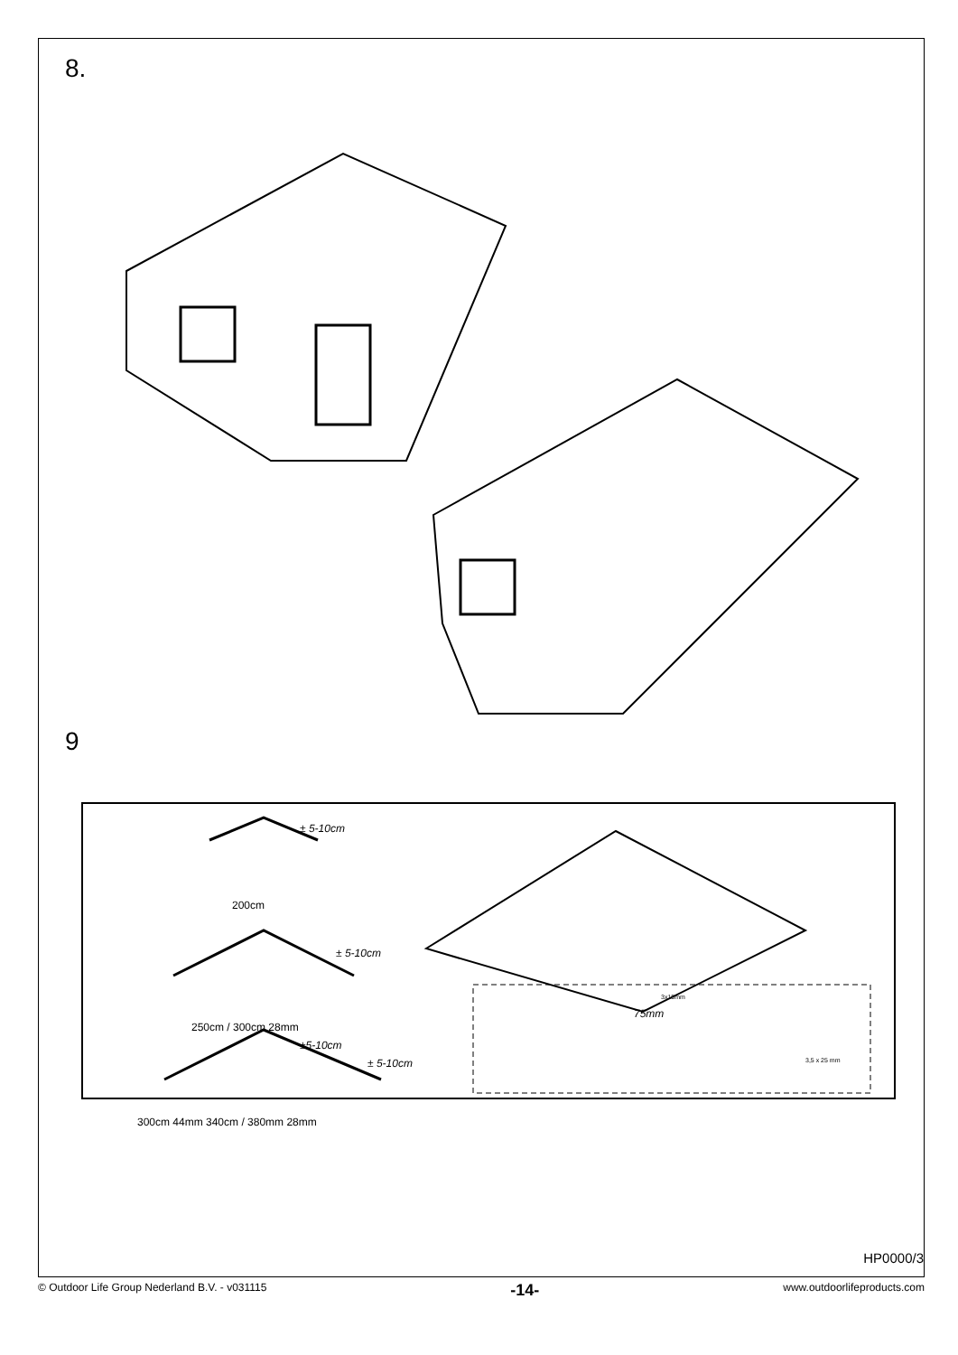8.
9
± 5-10cm
± 5-10cm
±5-10cm
± 5-10cm
200cm
250cm / 300cm 28mm
300cm 44mm 340cm / 380mm 28mm
3x15mm
75mm
3,5 x 25 mm
HP0000/3
© Outdoor Life Group Nederland B.V. - v031115 -14- www.outdoorlifeproducts.com